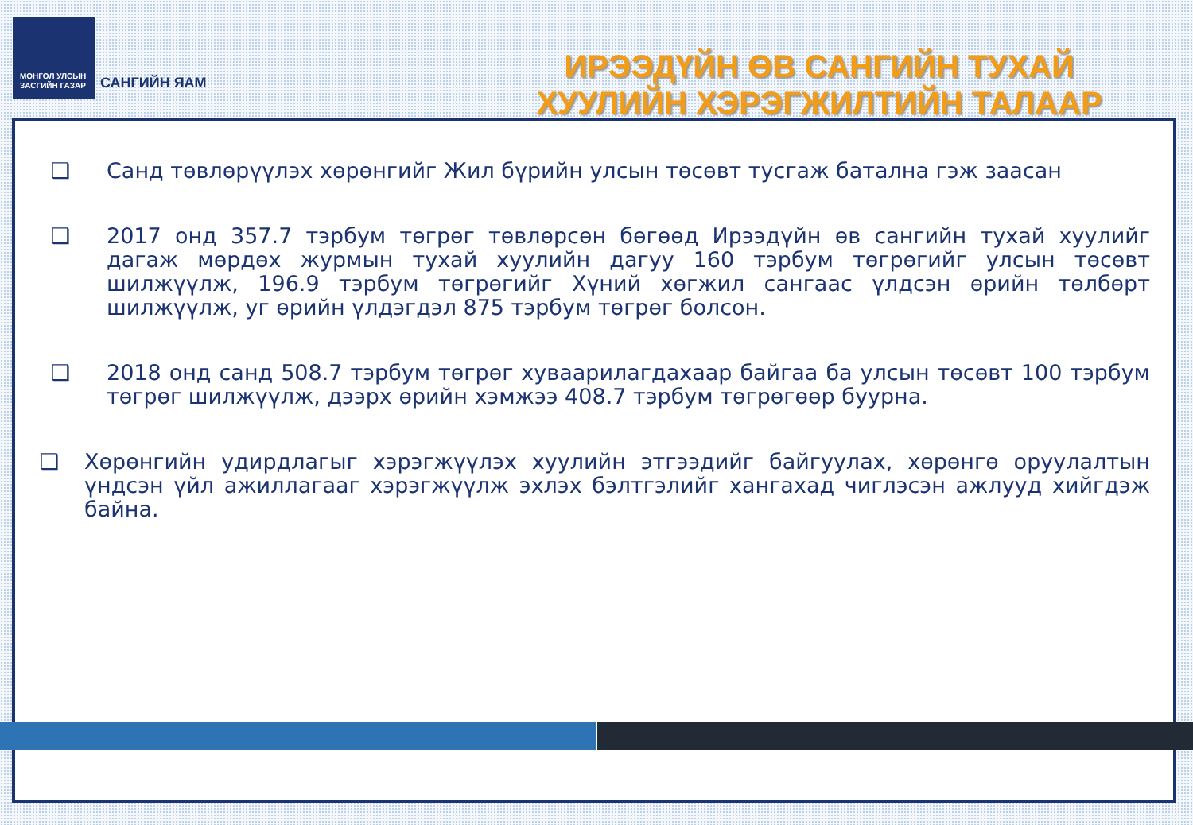МОНГОЛ УЛСЫН
ЗАСГИЙН ГАЗАР
САНГИЙН ЯАМ
ИРЭЭДҮЙН ӨВ САНГИЙН ТУХАЙ
ХУУЛИЙН ХЭРЭГЖИЛТИЙН ТАЛААР
❑ Санд төвлөрүүлэх хөрөнгийг Жил бүрийн улсын төсөвт тусгаж батална гэж заасан
❑ 2017 онд 357.7 тэрбум төгрөг төвлөрсөн бөгөөд Ирээдүйн өв сангийн тухай хуулийг дагаж мөрдөх журмын тухай хуулийн дагуу 160 тэрбум төгрөгийг улсын төсөвт шилжүүлж, 196.9 тэрбум төгрөгийг Хүний хөгжил сангаас үлдсэн өрийн төлбөрт шилжүүлж, уг өрийн үлдэгдэл 875 тэрбум төгрөг болсон.
❑ 2018 онд санд 508.7 тэрбум төгрөг хуваарилагдахаар байгаа ба улсын төсөвт 100 тэрбум төгрөг шилжүүлж, дээрх өрийн хэмжээ 408.7 тэрбум төгрөгөөр буурна.
❑ Хөрөнгийн удирдлагыг хэрэгжүүлэх хуулийн этгээдийг байгуулах, хөрөнгө оруулалтын үндсэн үйл ажиллагааг хэрэгжүүлж эхлэх бэлтгэлийг хангахад чиглэсэн ажлууд хийгдэж байна.